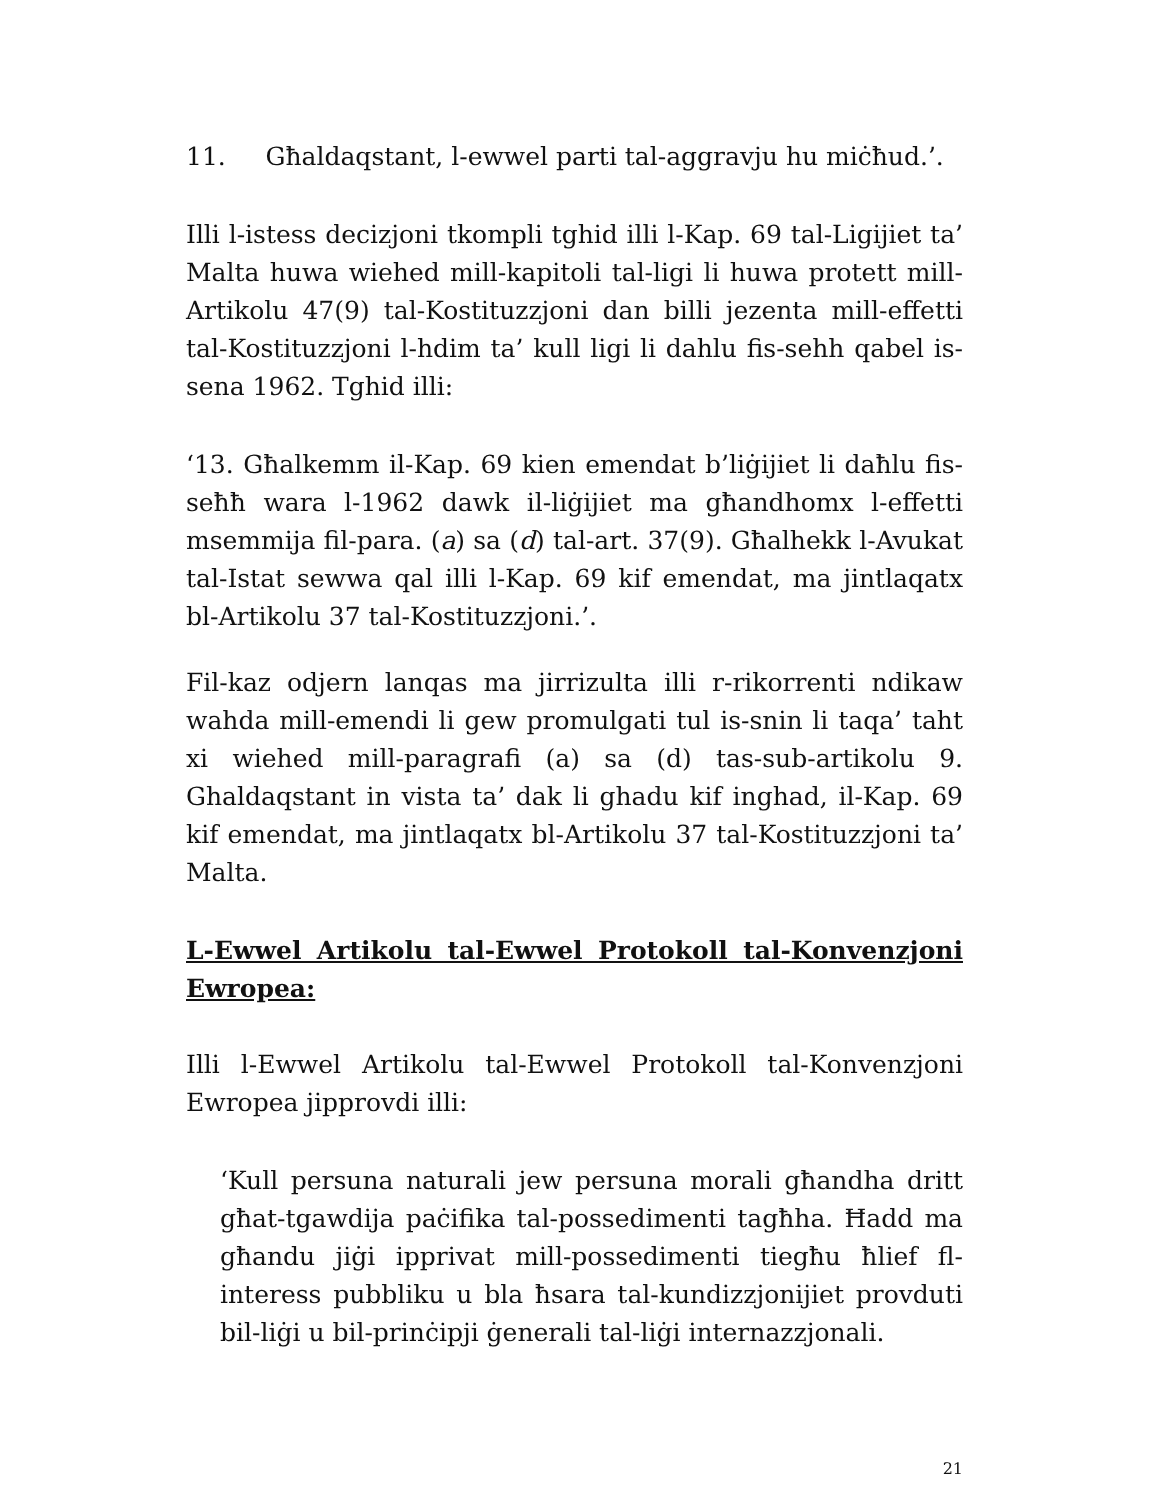11. Għaldaqstant, l-ewwel parti tal-aggravju hu miċħud.’.
Illi l-istess decizjoni tkompli tghid illi l-Kap. 69 tal-Ligijiet ta’ Malta huwa wiehed mill-kapitoli tal-ligi li huwa protett mill-Artikolu 47(9) tal-Kostituzzjoni dan billi jezenta mill-effetti tal-Kostituzzjoni l-hdim ta’ kull ligi li dahlu fis-sehh qabel is-sena 1962. Tghid illi:
‘13. Għalkemm il-Kap. 69 kien emendat b’liġijiet li daħlu fis-seħħ wara l-1962 dawk il-liġijiet ma għandhomx l-effetti msemmija fil-para. (a) sa (d) tal-art. 37(9). Għalhekk l-Avukat tal-Istat sewwa qal illi l-Kap. 69 kif emendat, ma jintlaqatx bl-Artikolu 37 tal-Kostituzzjoni.’.
Fil-kaz odjern lanqas ma jirrizulta illi r-rikorrenti ndikaw wahda mill-emendi li gew promulgati tul is-snin li taqa’ taht xi wiehed mill-paragrafi (a) sa (d) tas-sub-artikolu 9. Ghaldaqstant in vista ta’ dak li ghadu kif inghad, il-Kap. 69 kif emendat, ma jintlaqatx bl-Artikolu 37 tal-Kostituzzjoni ta’ Malta.
L-Ewwel Artikolu tal-Ewwel Protokoll tal-Konvenzjoni Ewropea:
Illi l-Ewwel Artikolu tal-Ewwel Protokoll tal-Konvenzjoni Ewropea jipprovdi illi:
‘Kull persuna naturali jew persuna morali għandha dritt għat-tgawdija paċifika tal-possedimenti tagħha. Ħadd ma għandu jiġi ipprivat mill-possedimenti tiegħu ħlief fl-interess pubbliku u bla ħsara tal-kundizzjonijiet provduti bil-liġi u bil-prinċipji ġenerali tal-liġi internazzjonali.
21